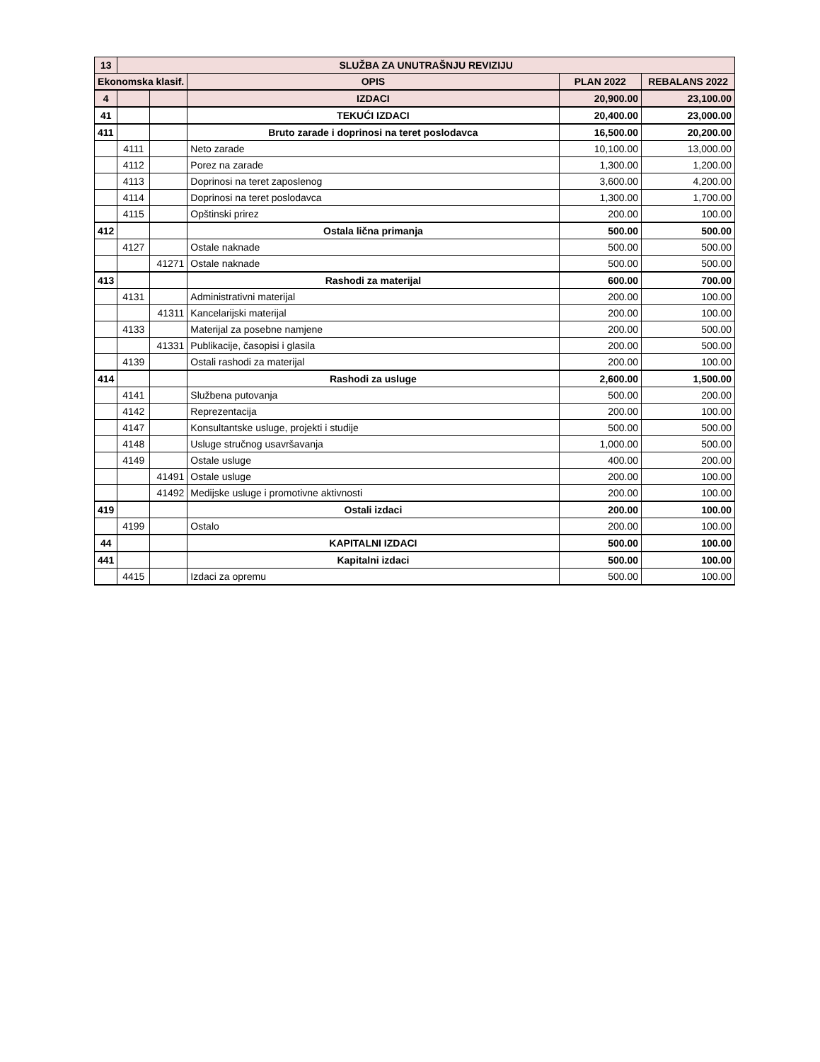| 13 | SLUŽBA ZA UNUTRAŠNJU REVIZIJU | | | | |
| --- | --- | --- | --- | --- | --- |
| Ekonomska klasif. | | | OPIS | PLAN 2022 | REBALANS 2022 |
| 4 | | | IZDACI | 20,900.00 | 23,100.00 |
| 41 | | | TEKUĆI IZDACI | 20,400.00 | 23,000.00 |
| 411 | | | Bruto zarade i doprinosi na teret poslodavca | 16,500.00 | 20,200.00 |
| | 4111 | | Neto zarade | 10,100.00 | 13,000.00 |
| | 4112 | | Porez na zarade | 1,300.00 | 1,200.00 |
| | 4113 | | Doprinosi na teret zaposlenog | 3,600.00 | 4,200.00 |
| | 4114 | | Doprinosi na teret poslodavca | 1,300.00 | 1,700.00 |
| | 4115 | | Opštinski prirez | 200.00 | 100.00 |
| 412 | | | Ostala lična primanja | 500.00 | 500.00 |
| | 4127 | | Ostale naknade | 500.00 | 500.00 |
| | | 41271 | Ostale naknade | 500.00 | 500.00 |
| 413 | | | Rashodi za materijal | 600.00 | 700.00 |
| | 4131 | | Administrativni materijal | 200.00 | 100.00 |
| | | 41311 | Kancelarijski materijal | 200.00 | 100.00 |
| | 4133 | | Materijal za posebne namjene | 200.00 | 500.00 |
| | | 41331 | Publikacije, časopisi i glasila | 200.00 | 500.00 |
| | 4139 | | Ostali rashodi za materijal | 200.00 | 100.00 |
| 414 | | | Rashodi za usluge | 2,600.00 | 1,500.00 |
| | 4141 | | Službena putovanja | 500.00 | 200.00 |
| | 4142 | | Reprezentacija | 200.00 | 100.00 |
| | 4147 | | Konsultantske usluge, projekti i studije | 500.00 | 500.00 |
| | 4148 | | Usluge stručnog usavršavanja | 1,000.00 | 500.00 |
| | 4149 | | Ostale usluge | 400.00 | 200.00 |
| | | 41491 | Ostale usluge | 200.00 | 100.00 |
| | | 41492 | Medijske usluge i promotivne aktivnosti | 200.00 | 100.00 |
| 419 | | | Ostali izdaci | 200.00 | 100.00 |
| | 4199 | | Ostalo | 200.00 | 100.00 |
| 44 | | | KAPITALNI IZDACI | 500.00 | 100.00 |
| 441 | | | Kapitalni izdaci | 500.00 | 100.00 |
| | 4415 | | Izdaci za opremu | 500.00 | 100.00 |